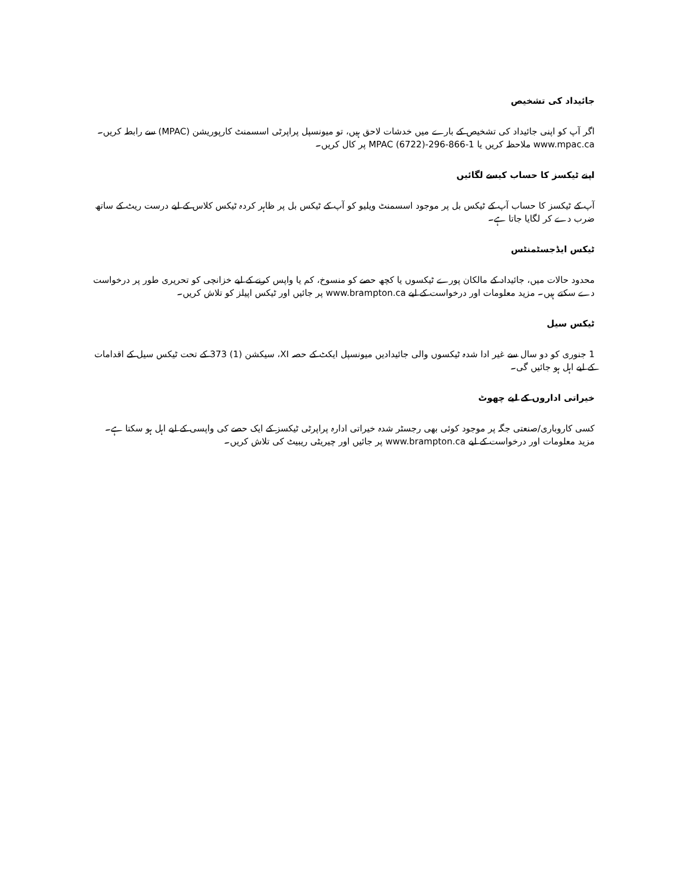جائیداد کی تشخیص
اگر آپ کو اپنی جائیداد کی تشخیص کے بارے میں خدشات لاحق ہیں، تو میونسپل پراپرٹی اسسمنٹ کارپوریشن (MPAC) سے رابطہ کریں۔ www.mpac.ca ملاحظہ کریں یا 1-866-296-MPAC (6722) پر کال کریں۔
اپنے ٹیکسز کا حساب کیسے لگائیں
آپ کے ٹیکسز کا حساب آپ کے ٹیکس بل پر موجود اسسمنٹ ویلیو کو آپ کے ٹیکس بل پر ظاہر کردہ ٹیکس کلاس کے لیے درست ریٹ کے ساتھ ضرب دے کر لگایا جاتا ہے۔
ٹیکس ایڈجسٹمنٹس
محدود حالات میں، جائیداد کے مالکان پورے ٹیکسوں یا کچھ حصے کو منسوخ، کم یا واپس کرنے کے لیے خزانچی کو تحریری طور پر درخواست دے سکتے ہیں۔ مزید معلومات اور درخواست کے لیے www.brampton.ca پر جائیں اور ٹیکس اپیلز کو تلاش کریں۔
ٹیکس سیل
1 جنوری کو دو سال سے غیر ادا شدہ ٹیکسوں والی جائیدادیں میونسپل ایکٹ کے حصہ XI، سیکشن (1) 373 کے تحت ٹیکس سیل کے اقدامات کے لیے اہل ہو جائیں گی۔
خیراتی اداروں کے لیے چھوٹ
کسی کاروباری/صنعتی جگہ پر موجود کوئی بھی رجسٹر شدہ خیراتی ادارہ پراپرٹی ٹیکسز کے ایک حصے کی واپسی کے لیے اہل ہو سکتا ہے۔ مزید معلومات اور درخواست کے لیے www.brampton.ca پر جائیں اور چیریٹی ریبیٹ کی تلاش کریں۔